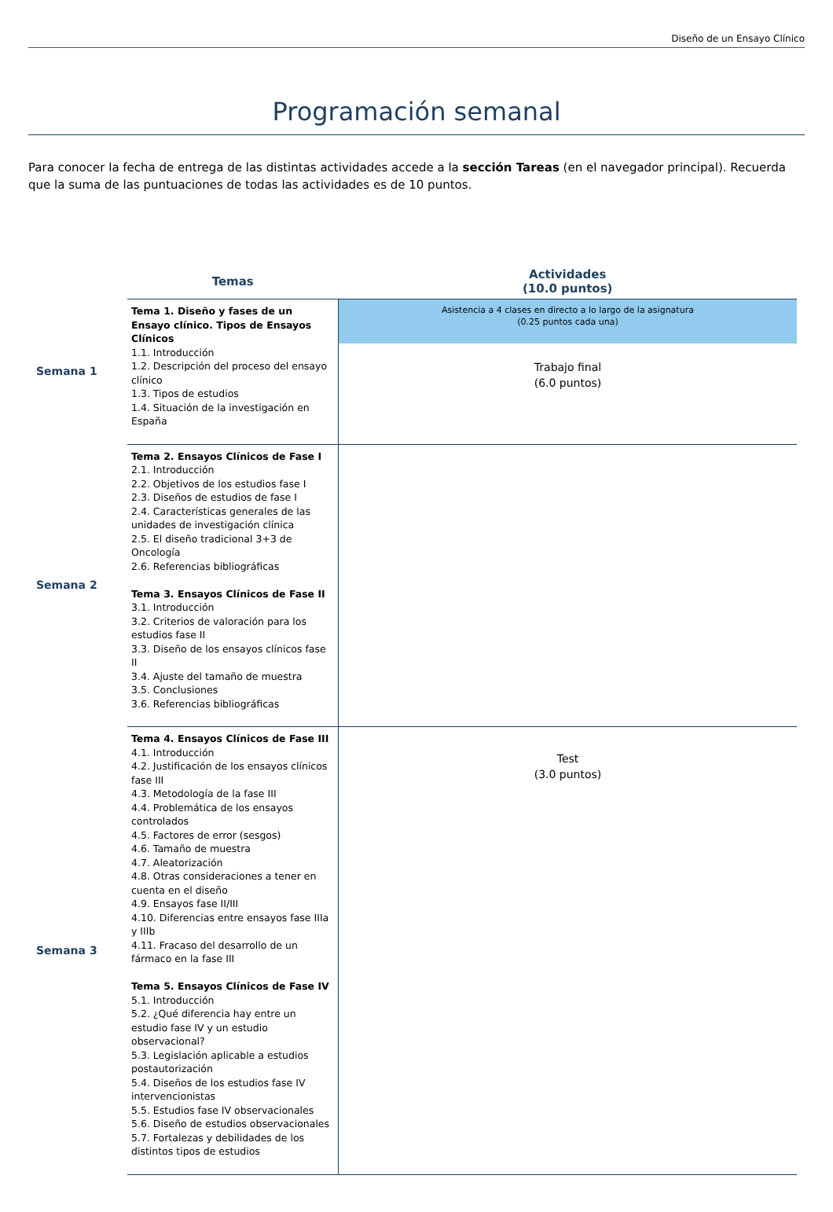Diseño de un Ensayo Clínico
Programación semanal
Para conocer la fecha de entrega de las distintas actividades accede a la sección Tareas (en el navegador principal). Recuerda que la suma de las puntuaciones de todas las actividades es de 10 puntos.
| | Temas | Actividades (10.0 puntos) |
| --- | --- | --- |
| Semana 1 | Tema 1. Diseño y fases de un Ensayo clínico. Tipos de Ensayos Clínicos 1.1. Introducción 1.2. Descripción del proceso del ensayo clínico 1.3. Tipos de estudios 1.4. Situación de la investigación en España | Asistencia a 4 clases en directo a lo largo de la asignatura (0.25 puntos cada una) Trabajo final (6.0 puntos) |
| Semana 2 | Tema 2. Ensayos Clínicos de Fase I 2.1. Introducción 2.2. Objetivos de los estudios fase I 2.3. Diseños de estudios de fase I 2.4. Características generales de las unidades de investigación clínica 2.5. El diseño tradicional 3+3 de Oncología 2.6. Referencias bibliográficas Tema 3. Ensayos Clínicos de Fase II 3.1. Introducción 3.2. Criterios de valoración para los estudios fase II 3.3. Diseño de los ensayos clínicos fase II 3.4. Ajuste del tamaño de muestra 3.5. Conclusiones 3.6. Referencias bibliográficas | |
| Semana 3 | Tema 4. Ensayos Clínicos de Fase III 4.1. Introducción 4.2. Justificación de los ensayos clínicos fase III 4.3. Metodología de la fase III 4.4. Problemática de los ensayos controlados 4.5. Factores de error (sesgos) 4.6. Tamaño de muestra 4.7. Aleatorización 4.8. Otras consideraciones a tener en cuenta en el diseño 4.9. Ensayos fase II/III 4.10. Diferencias entre ensayos fase IIIa y IIIb 4.11. Fracaso del desarrollo de un fármaco en la fase III Tema 5. Ensayos Clínicos de Fase IV 5.1. Introducción 5.2. ¿Qué diferencia hay entre un estudio fase IV y un estudio observacional? 5.3. Legislación aplicable a estudios postautorización 5.4. Diseños de los estudios fase IV intervencionistas 5.5. Estudios fase IV observacionales 5.6. Diseño de estudios observacionales 5.7. Fortalezas y debilidades de los distintos tipos de estudios | Test (3.0 puntos) |